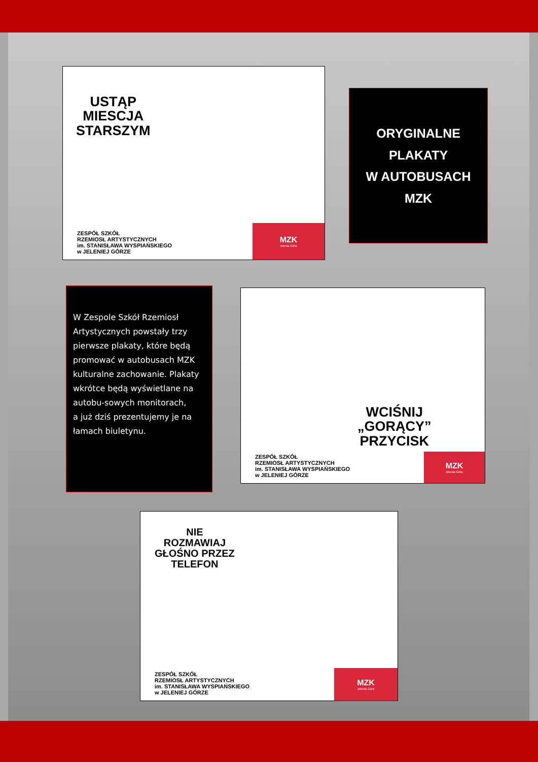USTĄP
MIESCJA
STARSZYM
ZESPÓŁ SZKÓŁ
RZEMIOSŁ ARTYSTYCZNYCH
im. STANISŁAWA WYSPIAŃSKIEGO
w JELENIEJ GÓRZE
MZK
Jelenia Góra
ORYGINALNE
PLAKATY
W AUTOBUSACH
MZK
W Zespole Szkół Rzemiosł Artystycznych powstały trzy pierwsze plakaty, które będą promować w autobusach MZK kulturalne zachowanie. Plakaty wkrótce będą wyświetlane na autobu-sowych monitorach,
a już dziś prezentujemy je na łamach biuletynu.
WCIŚNIJ
„GORĄCY”
PRZYCISK
ZESPÓŁ SZKÓŁ
RZEMIOSŁ ARTYSTYCZNYCH
im. STANISŁAWA WYSPIAŃSKIEGO
w JELENIEJ GÓRZE
MZK
Jelenia Góra
NIE
ROZMAWIAJ
GŁOŚNO PRZEZ
TELEFON
ZESPÓŁ SZKÓŁ
RZEMIOSŁ ARTYSTYCZNYCH
im. STANISŁAWA WYSPIAŃSKIEGO
w JELENIEJ GÓRZE
MZK
Jelenia Góra